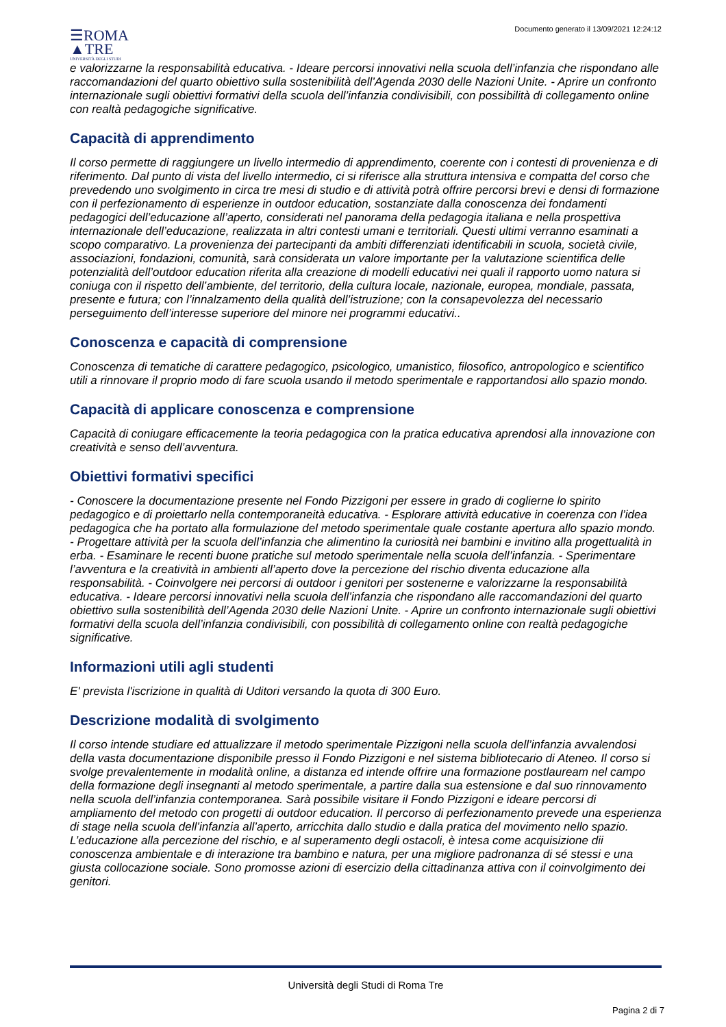☰ROMA
▲TRE
UNIVERSITÀ DEGLI STUDI
Documento generato il 13/09/2021 12:24:12
e valorizzarne la responsabilità educativa. - Ideare percorsi innovativi nella scuola dell’infanzia che rispondano alle raccomandazioni del quarto obiettivo sulla sostenibilità dell’Agenda 2030 delle Nazioni Unite. - Aprire un confronto internazionale sugli obiettivi formativi della scuola dell’infanzia condivisibili, con possibilità di collegamento online con realtà pedagogiche significative.
Capacità di apprendimento
Il corso permette di raggiungere un livello intermedio di apprendimento, coerente con i contesti di provenienza e di riferimento. Dal punto di vista del livello intermedio, ci si riferisce alla struttura intensiva e compatta del corso che prevedendo uno svolgimento in circa tre mesi di studio e di attività potrà offrire percorsi brevi e densi di formazione con il perfezionamento di esperienze in outdoor education, sostanziate dalla conoscenza dei fondamenti pedagogici dell’educazione all’aperto, considerati nel panorama della pedagogia italiana e nella prospettiva internazionale dell’educazione, realizzata in altri contesti umani e territoriali. Questi ultimi verranno esaminati a scopo comparativo. La provenienza dei partecipanti da ambiti differenziati identificabili in scuola, società civile, associazioni, fondazioni, comunità, sarà considerata un valore importante per la valutazione scientifica delle potenzialità dell’outdoor education riferita alla creazione di modelli educativi nei quali il rapporto uomo natura si coniuga con il rispetto dell’ambiente, del territorio, della cultura locale, nazionale, europea, mondiale, passata, presente e futura; con l’innalzamento della qualità dell’istruzione; con la consapevolezza del necessario perseguimento dell’interesse superiore del minore nei programmi educativi..
Conoscenza e capacità di comprensione
Conoscenza di tematiche di carattere pedagogico, psicologico, umanistico, filosofico, antropologico e scientifico utili a rinnovare il proprio modo di fare scuola usando il metodo sperimentale e rapportandosi allo spazio mondo.
Capacità di applicare conoscenza e comprensione
Capacità di coniugare efficacemente la teoria pedagogica con la pratica educativa aprendosi alla innovazione con creatività e senso dell’avventura.
Obiettivi formativi specifici
- Conoscere la documentazione presente nel Fondo Pizzigoni per essere in grado di coglierne lo spirito pedagogico e di proiettarlo nella contemporaneità educativa. - Esplorare attività educative in coerenza con l’idea pedagogica che ha portato alla formulazione del metodo sperimentale quale costante apertura allo spazio mondo. - Progettare attività per la scuola dell’infanzia che alimentino la curiosità nei bambini e invitino alla progettualità in erba. - Esaminare le recenti buone pratiche sul metodo sperimentale nella scuola dell’infanzia. - Sperimentare l’avventura e la creatività in ambienti all’aperto dove la percezione del rischio diventa educazione alla responsabilità. - Coinvolgere nei percorsi di outdoor i genitori per sostenerne e valorizzarne la responsabilità educativa. - Ideare percorsi innovativi nella scuola dell’infanzia che rispondano alle raccomandazioni del quarto obiettivo sulla sostenibilità dell’Agenda 2030 delle Nazioni Unite. - Aprire un confronto internazionale sugli obiettivi formativi della scuola dell’infanzia condivisibili, con possibilità di collegamento online con realtà pedagogiche significative.
Informazioni utili agli studenti
E' prevista l'iscrizione in qualità di Uditori versando la quota di 300 Euro.
Descrizione modalità di svolgimento
Il corso intende studiare ed attualizzare il metodo sperimentale Pizzigoni nella scuola dell’infanzia avvalendosi della vasta documentazione disponibile presso il Fondo Pizzigoni e nel sistema bibliotecario di Ateneo. Il corso si svolge prevalentemente in modalità online, a distanza ed intende offrire una formazione postlauream nel campo della formazione degli insegnanti al metodo sperimentale, a partire dalla sua estensione e dal suo rinnovamento nella scuola dell’infanzia contemporanea. Sarà possibile visitare il Fondo Pizzigoni e ideare percorsi di ampliamento del metodo con progetti di outdoor education. Il percorso di perfezionamento prevede una esperienza di stage nella scuola dell’infanzia all’aperto, arricchita dallo studio e dalla pratica del movimento nello spazio. L’educazione alla percezione del rischio, e al superamento degli ostacoli, è intesa come acquisizione dii conoscenza ambientale e di interazione tra bambino e natura, per una migliore padronanza di sé stessi e una giusta collocazione sociale. Sono promosse azioni di esercizio della cittadinanza attiva con il coinvolgimento dei genitori.
Università degli Studi di Roma Tre
Pagina 2 di 7